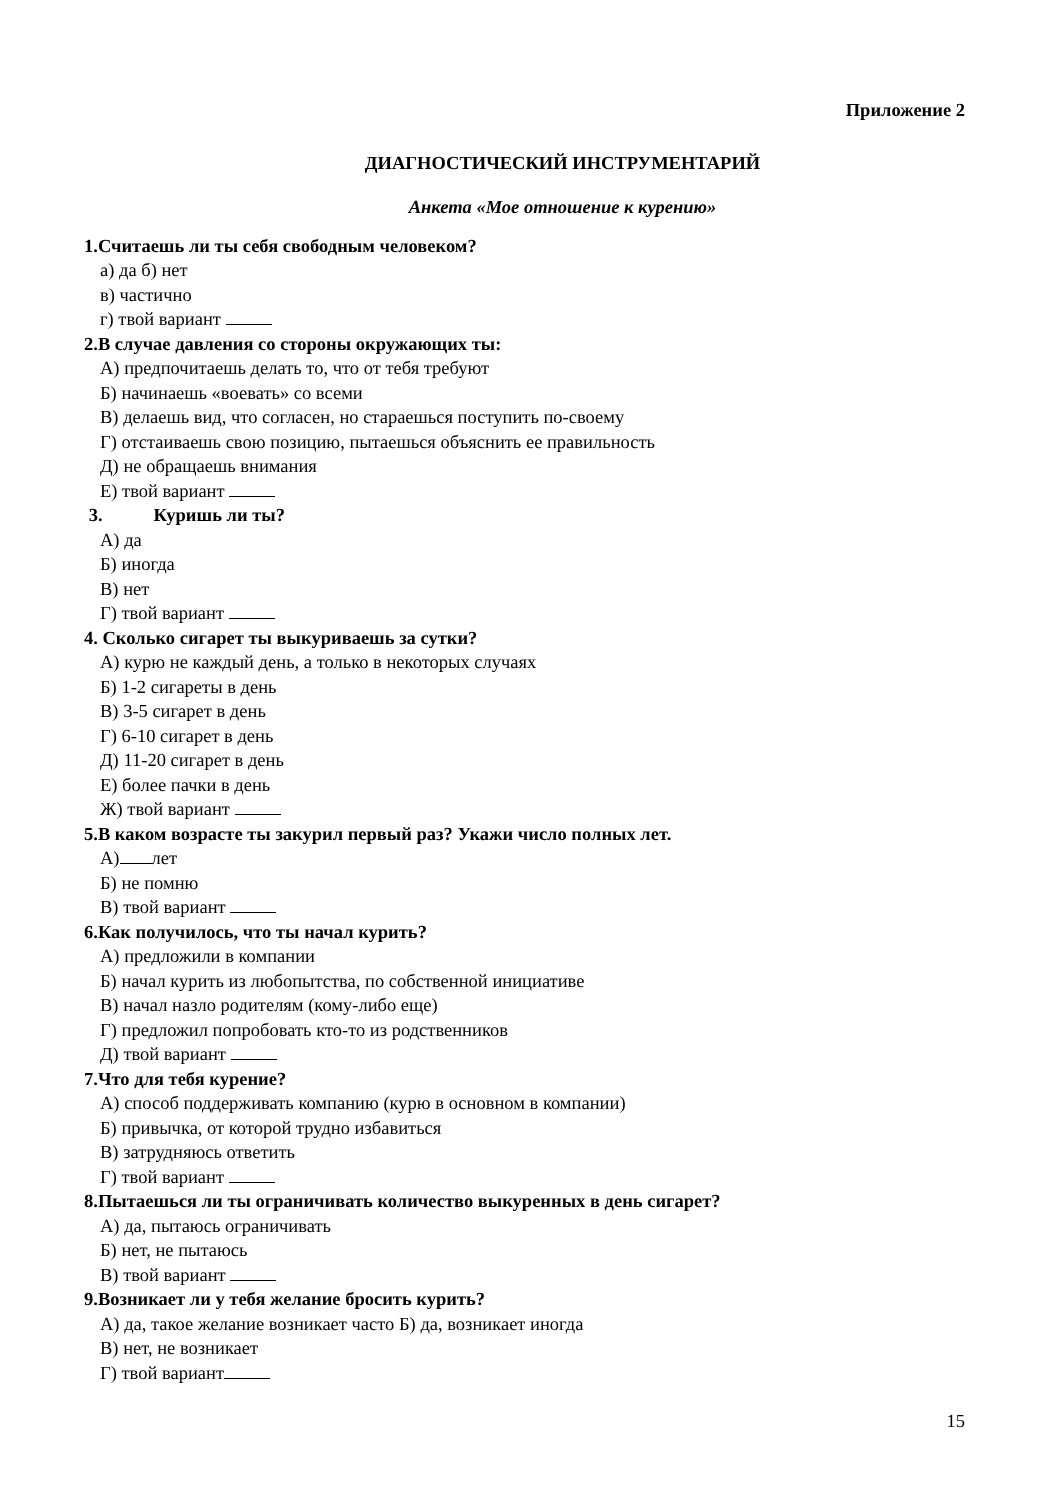Приложение 2
ДИАГНОСТИЧЕСКИЙ ИНСТРУМЕНТАРИЙ
Анкета «Мое отношение к курению»
1.Считаешь ли ты себя свободным человеком?
а) да б) нет
в) частично
г) твой вариант
2.В случае давления со стороны окружающих ты:
А) предпочитаешь делать то, что от тебя требуют
Б) начинаешь «воевать» со всеми
В) делаешь вид, что согласен, но стараешься поступить по-своему
Г) отстаиваешь свою позицию, пытаешься объяснить ее правильность
Д) не обращаешь внимания
Е) твой вариант
3. Куришь ли ты?
А) да
Б) иногда
В) нет
Г) твой вариант
4. Сколько сигарет ты выкуриваешь за сутки?
А) курю не каждый день, а только в некоторых случаях
Б) 1-2 сигареты в день
В) 3-5 сигарет в день
Г) 6-10 сигарет в день
Д) 11-20 сигарет в день
Е) более пачки в день
Ж) твой вариант
5.В каком возрасте ты закурил первый раз? Укажи число полных лет.
А) лет
Б) не помню
В) твой вариант
6.Как получилось, что ты начал курить?
А) предложили в компании
Б) начал курить из любопытства, по собственной инициативе
В) начал назло родителям (кому-либо еще)
Г) предложил попробовать кто-то из родственников
Д) твой вариант
7.Что для тебя курение?
А) способ поддерживать компанию (курю в основном в компании)
Б) привычка, от которой трудно избавиться
В) затрудняюсь ответить
Г) твой вариант
8.Пытаешься ли ты ограничивать количество выкуренных в день сигарет?
А) да, пытаюсь ограничивать
Б) нет, не пытаюсь
В) твой вариант
9.Возникает ли у тебя желание бросить курить?
А) да, такое желание возникает часто Б) да, возникает иногда
В) нет, не возникает
Г) твой вариант
15